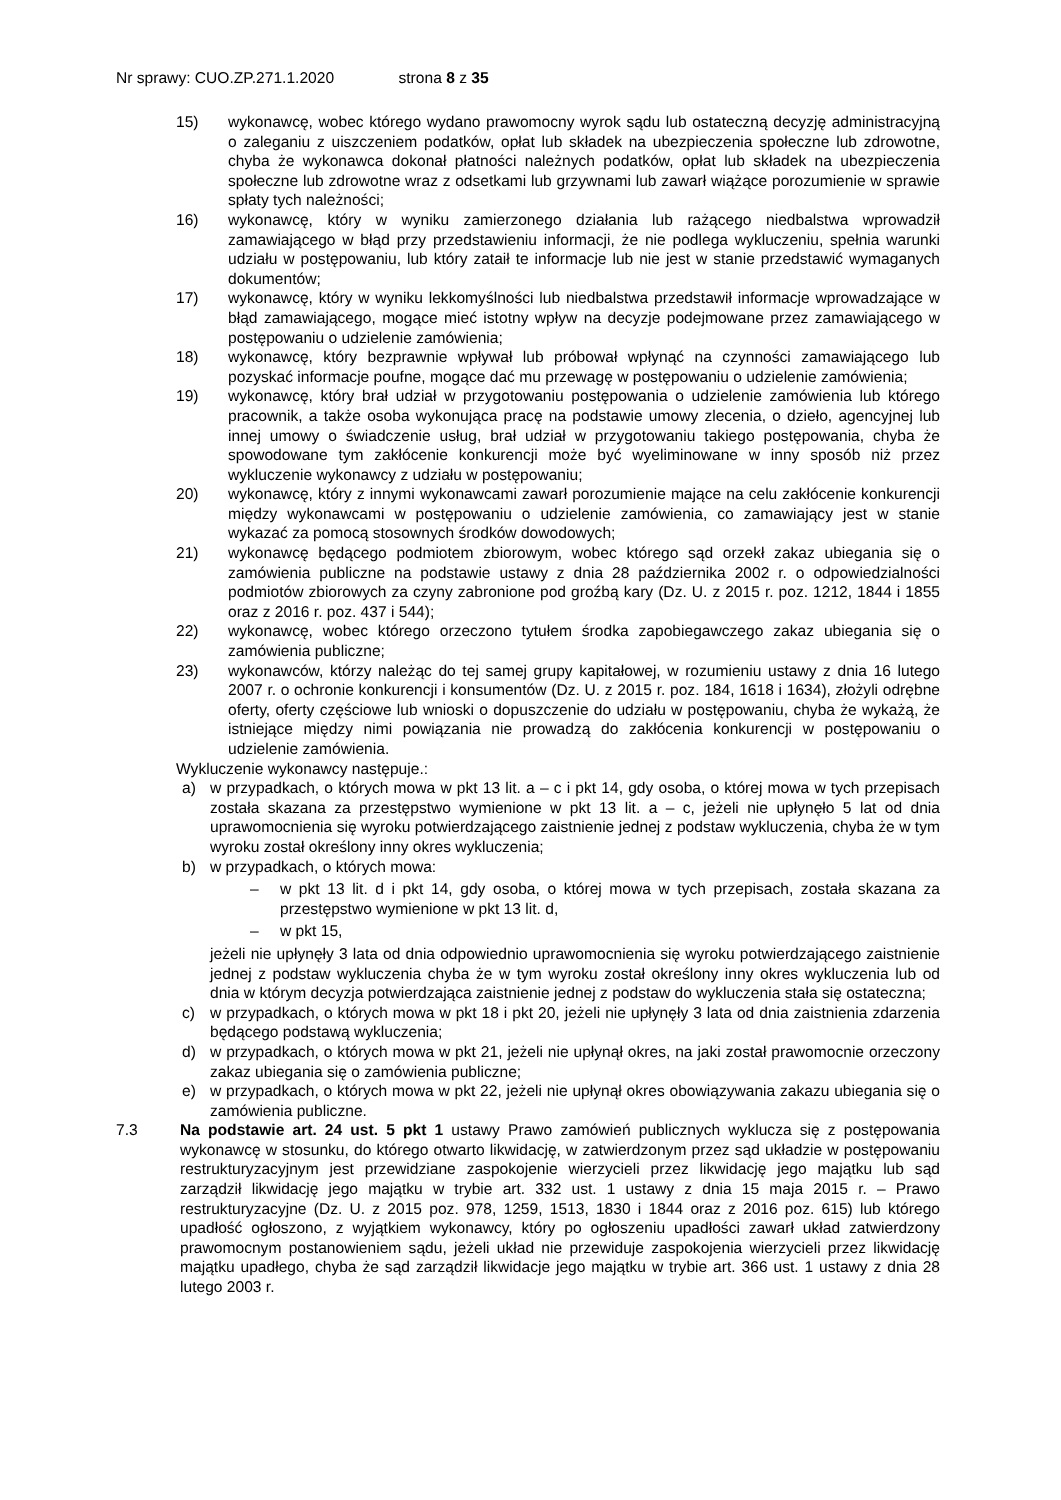Nr sprawy: CUO.ZP.271.1.2020 strona 8 z 35
15) wykonawcę, wobec którego wydano prawomocny wyrok sądu lub ostateczną decyzję administracyjną o zaleganiu z uiszczeniem podatków, opłat lub składek na ubezpieczenia społeczne lub zdrowotne, chyba że wykonawca dokonał płatności należnych podatków, opłat lub składek na ubezpieczenia społeczne lub zdrowotne wraz z odsetkami lub grzywnami lub zawarł wiążące porozumienie w sprawie spłaty tych należności;
16) wykonawcę, który w wyniku zamierzonego działania lub rażącego niedbalstwa wprowadził zamawiającego w błąd przy przedstawieniu informacji, że nie podlega wykluczeniu, spełnia warunki udziału w postępowaniu, lub który zataił te informacje lub nie jest w stanie przedstawić wymaganych dokumentów;
17) wykonawcę, który w wyniku lekkomyślności lub niedbalstwa przedstawił informacje wprowadzające w błąd zamawiającego, mogące mieć istotny wpływ na decyzje podejmowane przez zamawiającego w postępowaniu o udzielenie zamówienia;
18) wykonawcę, który bezprawnie wpływał lub próbował wpłynąć na czynności zamawiającego lub pozyskać informacje poufne, mogące dać mu przewagę w postępowaniu o udzielenie zamówienia;
19) wykonawcę, który brał udział w przygotowaniu postępowania o udzielenie zamówienia lub którego pracownik, a także osoba wykonująca pracę na podstawie umowy zlecenia, o dzieło, agencyjnej lub innej umowy o świadczenie usług, brał udział w przygotowaniu takiego postępowania, chyba że spowodowane tym zakłócenie konkurencji może być wyeliminowane w inny sposób niż przez wykluczenie wykonawcy z udziału w postępowaniu;
20) wykonawcę, który z innymi wykonawcami zawarł porozumienie mające na celu zakłócenie konkurencji między wykonawcami w postępowaniu o udzielenie zamówienia, co zamawiający jest w stanie wykazać za pomocą stosownych środków dowodowych;
21) wykonawcę będącego podmiotem zbiorowym, wobec którego sąd orzekł zakaz ubiegania się o zamówienia publiczne na podstawie ustawy z dnia 28 października 2002 r. o odpowiedzialności podmiotów zbiorowych za czyny zabronione pod groźbą kary (Dz. U. z 2015 r. poz. 1212, 1844 i 1855 oraz z 2016 r. poz. 437 i 544);
22) wykonawcę, wobec którego orzeczono tytułem środka zapobiegawczego zakaz ubiegania się o zamówienia publiczne;
23) wykonawców, którzy należąc do tej samej grupy kapitałowej, w rozumieniu ustawy z dnia 16 lutego 2007 r. o ochronie konkurencji i konsumentów (Dz. U. z 2015 r. poz. 184, 1618 i 1634), złożyli odrębne oferty, oferty częściowe lub wnioski o dopuszczenie do udziału w postępowaniu, chyba że wykażą, że istniejące między nimi powiązania nie prowadzą do zakłócenia konkurencji w postępowaniu o udzielenie zamówienia.
Wykluczenie wykonawcy następuje.:
a) w przypadkach, o których mowa w pkt 13 lit. a – c i pkt 14, gdy osoba, o której mowa w tych przepisach została skazana za przestępstwo wymienione w pkt 13 lit. a – c, jeżeli nie upłynęło 5 lat od dnia uprawomocnienia się wyroku potwierdzającego zaistnienie jednej z podstaw wykluczenia, chyba że w tym wyroku został określony inny okres wykluczenia;
b) w przypadkach, o których mowa:
– w pkt 13 lit. d i pkt 14, gdy osoba, o której mowa w tych przepisach, została skazana za przestępstwo wymienione w pkt 13 lit. d,
– w pkt 15,
jeżeli nie upłynęły 3 lata od dnia odpowiednio uprawomocnienia się wyroku potwierdzającego zaistnienie jednej z podstaw wykluczenia chyba że w tym wyroku został określony inny okres wykluczenia lub od dnia w którym decyzja potwierdzająca zaistnienie jednej z podstaw do wykluczenia stała się ostateczna;
c) w przypadkach, o których mowa w pkt 18 i pkt 20, jeżeli nie upłynęły 3 lata od dnia zaistnienia zdarzenia będącego podstawą wykluczenia;
d) w przypadkach, o których mowa w pkt 21, jeżeli nie upłynął okres, na jaki został prawomocnie orzeczony zakaz ubiegania się o zamówienia publiczne;
e) w przypadkach, o których mowa w pkt 22, jeżeli nie upłynął okres obowiązywania zakazu ubiegania się o zamówienia publiczne.
7.3 Na podstawie art. 24 ust. 5 pkt 1 ustawy Prawo zamówień publicznych wyklucza się z postępowania wykonawcę w stosunku, do którego otwarto likwidację, w zatwierdzonym przez sąd układzie w postępowaniu restrukturyzacyjnym jest przewidziane zaspokojenie wierzycieli przez likwidację jego majątku lub sąd zarządził likwidację jego majątku w trybie art. 332 ust. 1 ustawy z dnia 15 maja 2015 r. – Prawo restrukturyzacyjne (Dz. U. z 2015 poz. 978, 1259, 1513, 1830 i 1844 oraz z 2016 poz. 615) lub którego upadłość ogłoszono, z wyjątkiem wykonawcy, który po ogłoszeniu upadłości zawarł układ zatwierdzony prawomocnym postanowieniem sądu, jeżeli układ nie przewiduje zaspokojenia wierzycieli przez likwidację majątku upadłego, chyba że sąd zarządził likwidacje jego majątku w trybie art. 366 ust. 1 ustawy z dnia 28 lutego 2003 r.